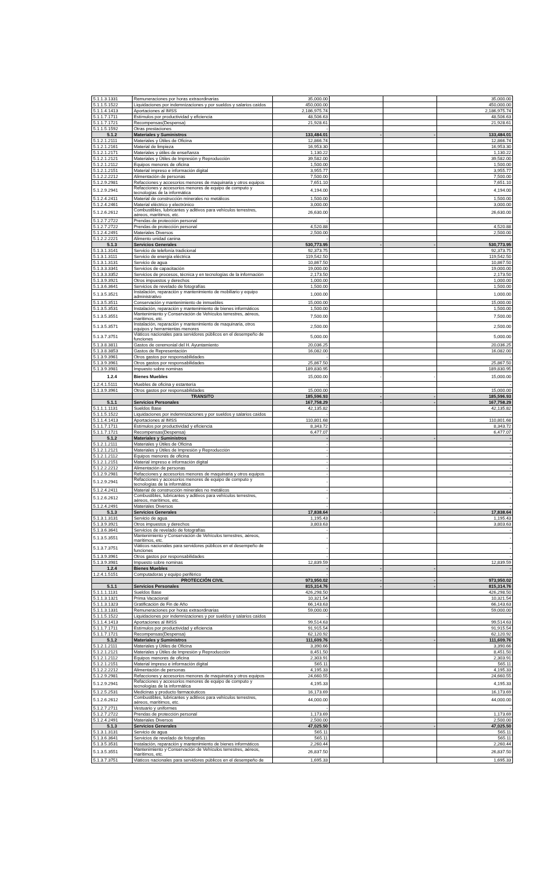| 5.1.1.3.1331 | Remuneraciones por horas extraordinarias | 35,000.00 | | | 35,000.00 |
| 5.1.1.5.1522 | Liquidaciones por indemnizaciones y por sueldos y salarios caídos | 450,000.00 | | | 450,000.00 |
| 5.1.1.4.1413 | Aportaciones al IMSS | 2,186,975.74 | | | 2,186,975.74 |
| 5.1.1.7.1711 | Estímulos por productividad y eficiencia | 48,506.63 | | | 48,506.63 |
| 5.1.1.7.1721 | Recompensas(Despensa) | 21,928.61 | | | 21,928.61 |
| 5.1.1.5.1592 | Otras prestaciones | - | | | - |
| 5.1.2 | Materiales y Suministros | 133,484.01 | - | - | 133,484.01 |
| 5.1.2.1.2111 | Materiales y Útiles de Oficina | 12,866.74 | | | 12,866.74 |
| 5.1.2.1.2161 | Material de limpieza | 16,953.30 | | | 16,953.30 |
| 5.1.2.1.2171 | Materiales y útiles de enseñanza | 1,130.22 | | | 1,130.22 |
| 5.1.2.1.2121 | Materiales y Útiles de Impresión y Reproducción | 39,582.00 | | | 39,582.00 |
| 5.1.2.1.2112 | Equipos menores de oficina | 1,500.00 | | | 1,500.00 |
| 5.1.2.1.2151 | Material impreso e información digital | 3,955.77 | | | 3,955.77 |
| 5.1.2.2.2212 | Alimentación de personas | 7,500.00 | | | 7,500.00 |
| 5.1.2.9.2981 | Refacciones y accesorios menores de maquinaria y otros equipos | 7,651.10 | | | 7,651.10 |
| 5.1.2.9.2941 | Refacciones y accesorios menores de equipo de computo y tecnologías de la informática | 4,194.00 | | | 4,194.00 |
| 5.1.2.4.2411 | Material de construcción minerales no metálicos | 1,500.00 | | | 1,500.00 |
| 5.1.2.4.2461 | Material eléctrico y electrónico | 3,000.00 | | | 3,000.00 |
| 5.1.2.6.2612 | Combustibles, lubricantes y aditivos para vehículos terrestres, aéreos, marítimos, etc. | 26,630.00 | | | 26,630.00 |
| 5.1.2.7.2722 | Prendas de protección personal | - | | | - |
| 5.1.2.7.2722 | Prendas de protección personal | 4,520.88 | | | 4,520.88 |
| 5.1.2.4.2491 | Materiales Diversos | 2,500.00 | | | 2,500.00 |
| 5.1.2.2.2221 | Alimento unidad canina | - | | | - |
| 5.1.3 | Servicios Generales | 530,773.95 | - | - | 530,773.95 |
| 5.1.3.1.3141 | Servicio de telefonía tradicional | 92,373.75 | | | 92,373.75 |
| 5.1.3.1.3111 | Servicio de energía eléctrica | 119,542.50 | | | 119,542.50 |
| 5.1.3.1.3131 | Servicio de agua | 10,867.50 | | | 10,867.50 |
| 5.1.3.3.3341 | Servicios de capacitación | 19,000.00 | | | 19,000.00 |
| 5.1.3.3.3352 | Servicios de procesos, técnica y en tecnologías de la información | 2,173.50 | | | 2,173.50 |
| 5.1.3.9.3921 | Otros impuestos y derechos | 1,000.00 | | | 1,000.00 |
| 5.1.3.6.3641 | Servicios de revelado de fotografías | 1,500.00 | | | 1,500.00 |
| 5.1.3.5.3521 | Instalación, reparación y mantenimiento de mobiliario y equipo administrativo | 1,000.00 | | | 1,000.00 |
| 5.1.3.5.3511 | Conservación y mantenimiento de inmuebles | 15,000.00 | | | 15,000.00 |
| 5.1.3.5.3531 | Instalación, reparación y mantenimiento de bienes informáticos | 1,500.00 | | | 1,500.00 |
| 5.1.3.5.3551 | Mantenimiento y Conservación de Vehículos terrestres, aéreos, marítimos, etc. | 7,500.00 | | | 7,500.00 |
| 5.1.3.5.3571 | Instalación, reparación y mantenimiento de maquinaria, otros equipos y herramientas menores | 2,500.00 | | | 2,500.00 |
| 5.1.3.7.3751 | Viáticos nacionales para servidores públicos en el desempeño de funciones | 5,000.00 | | | 5,000.00 |
| 5.1.3.8.3811 | Gastos de ceremonial del H. Ayuntamiento | 20,036.25 | | | 20,036.25 |
| 5.1.3.8.3853 | Gastos de Representación | 16,082.00 | | | 16,082.00 |
| 5.1.3.9.3961 | Otros gastos por responsabilidades | - | | | - |
| 5.1.3.9.3961 | Otros gastos por responsabilidades | 25,867.50 | | | 25,867.50 |
| 5.1.3.9.3981 | Impuesto sobre nominas | 189,830.95 | | | 189,830.95 |
| 1.2.4 | Bienes Muebles | 15,000.00 | - | - | 15,000.00 |
| 1.2.4.1.5111 | Muebles de oficina y estantería | - | | | - |
| 5.1.3.9.3961 | Otros gastos por responsabilidades | 15,000.00 | | | 15,000.00 |
| | TRANSITO | 185,596.93 | - | - | 185,596.93 |
| 5.1.1 | Servicios Personales | 167,758.29 | - | - | 167,758.29 |
| 5.1.1.1.1131 | Sueldos Base | 42,135.82 | | | 42,135.82 |
| 5.1.1.5.1522 | Liquidaciones por indemnizaciones y por sueldos y salarios caídos | - | | | - |
| 5.1.1.4.1413 | Aportaciones al IMSS | 110,801.68 | | | 110,801.68 |
| 5.1.1.7.1711 | Estímulos por productividad y eficiencia | 8,343.72 | | | 8,343.72 |
| 5.1.1.7.1721 | Recompensas(Despensa) | 6,477.07 | | | 6,477.07 |
| 5.1.2 | Materiales y Suministros | - | - | - | - |
| 5.1.2.1.2111 | Materiales y Útiles de Oficina | - | | | - |
| 5.1.2.1.2121 | Materiales y Útiles de Impresión y Reproducción | - | | | - |
| 5.1.2.1.2112 | Equipos menores de oficina | - | | | - |
| 5.1.2.1.2151 | Material impreso e información digital | - | | | - |
| 5.1.2.2.2212 | Alimentación de personas | - | | | - |
| 5.1.2.9.2981 | Refacciones y accesorios menores de maquinaria y otros equipos | - | | | - |
| 5.1.2.9.2941 | Refacciones y accesorios menores de equipo de computo y tecnologías de la informática | - | | | - |
| 5.1.2.4.2411 | Material de construcción minerales no metálicos | - | | | - |
| 5.1.2.6.2612 | Combustibles, lubricantes y aditivos para vehículos terrestres, aéreos, marítimos, etc. | - | | | - |
| 5.1.2.4.2491 | Materiales Diversos | - | | | - |
| 5.1.3 | Servicios Generales | 17,838.64 | - | - | 17,838.64 |
| 5.1.3.1.3131 | Servicio de agua | 1,195.43 | | | 1,195.43 |
| 5.1.3.9.3921 | Otros impuestos y derechos | 3,803.63 | | | 3,803.63 |
| 5.1.3.6.3641 | Servicios de revelado de fotografías | - | | | - |
| 5.1.3.5.3551 | Mantenimiento y Conservación de Vehículos terrestres, aéreos, marítimos, etc. | - | | | - |
| 5.1.3.7.3751 | Viáticos nacionales para servidores públicos en el desempeño de funciones | - | | | - |
| 5.1.3.9.3961 | Otros gastos por responsabilidades | - | | | - |
| 5.1.3.9.3981 | Impuesto sobre nominas | 12,839.59 | | | 12,839.59 |
| 1.2.4 | Bienes Muebles | - | - | - | - |
| 1.2.4.1.5151 | Computadoras y equipo periférico | - | | | - |
| | PROTECCIÓN CIVIL | 973,950.02 | - | - | 973,950.02 |
| 5.1.1 | Servicios Personales | 815,314.76 | - | - | 815,314.76 |
| 5.1.1.1.1131 | Sueldos Base | 426,298.50 | | | 426,298.50 |
| 5.1.1.3.1321 | Prima Vacacional | 10,321.54 | | | 10,321.54 |
| 5.1.1.3.1323 | Gratificación de Fin de Año | 66,143.63 | | | 66,143.63 |
| 5.1.1.3.1331 | Remuneraciones por horas extraordinarias | 59,000.00 | | | 59,000.00 |
| 5.1.1.5.1522 | Liquidaciones por indemnizaciones y por sueldos y salarios caídos | - | | | - |
| 5.1.1.4.1413 | Aportaciones al IMSS | 99,514.63 | | | 99,514.63 |
| 5.1.1.7.1711 | Estímulos por productividad y eficiencia | 91,915.54 | | | 91,915.54 |
| 5.1.1.7.1721 | Recompensas(Despensa) | 62,120.92 | | | 62,120.92 |
| 5.1.2 | Materiales y Suministros | 111,609.76 | - | - | 111,609.76 |
| 5.1.2.1.2111 | Materiales y Útiles de Oficina | 3,390.66 | | | 3,390.66 |
| 5.1.2.1.2121 | Materiales y Útiles de Impresión y Reproducción | 8,451.50 | | | 8,451.50 |
| 5.1.2.1.2112 | Equipos menores de oficina | 2,303.91 | | | 2,303.91 |
| 5.1.2.1.2151 | Material impreso e información digital | 565.11 | | | 565.11 |
| 5.1.2.2.2212 | Alimentación de personas | 4,195.33 | | | 4,195.33 |
| 5.1.2.9.2981 | Refacciones y accesorios menores de maquinaria y otros equipos | 24,660.55 | | | 24,660.55 |
| 5.1.2.9.2941 | Refacciones y accesorios menores de equipo de computo y tecnologías de la informática | 4,195.33 | | | 4,195.33 |
| 5.1.2.5.2531 | Medicinas y producto farmacéuticos | 16,173.69 | | | 16,173.69 |
| 5.1.2.6.2612 | Combustibles, lubricantes y aditivos para vehículos terrestres, aéreos, marítimos, etc. | 44,000.00 | | | 44,000.00 |
| 5.1.2.7.2711 | Vestuario y uniformes | - | | | - |
| 5.1.2.7.2722 | Prendas de protección personal | 1,173.69 | | | 1,173.69 |
| 5.1.2.4.2491 | Materiales Diversos | 2,500.00 | | | 2,500.00 |
| 5.1.3 | Servicios Generales | 47,025.50 | - | - | 47,025.50 |
| 5.1.3.1.3131 | Servicio de agua | 565.11 | | | 565.11 |
| 5.1.3.6.3641 | Servicios de revelado de fotografías | 565.11 | | | 565.11 |
| 5.1.3.5.3531 | Instalación, reparación y mantenimiento de bienes informáticos | 2,260.44 | | | 2,260.44 |
| 5.1.3.5.3551 | Mantenimiento y Conservación de Vehículos terrestres, aéreos, marítimos, etc. | 26,837.50 | | | 26,837.50 |
| 5.1.3.7.3751 | Viáticos nacionales para servidores públicos en el desempeño de | 1,695.33 | | | 1,695.33 |